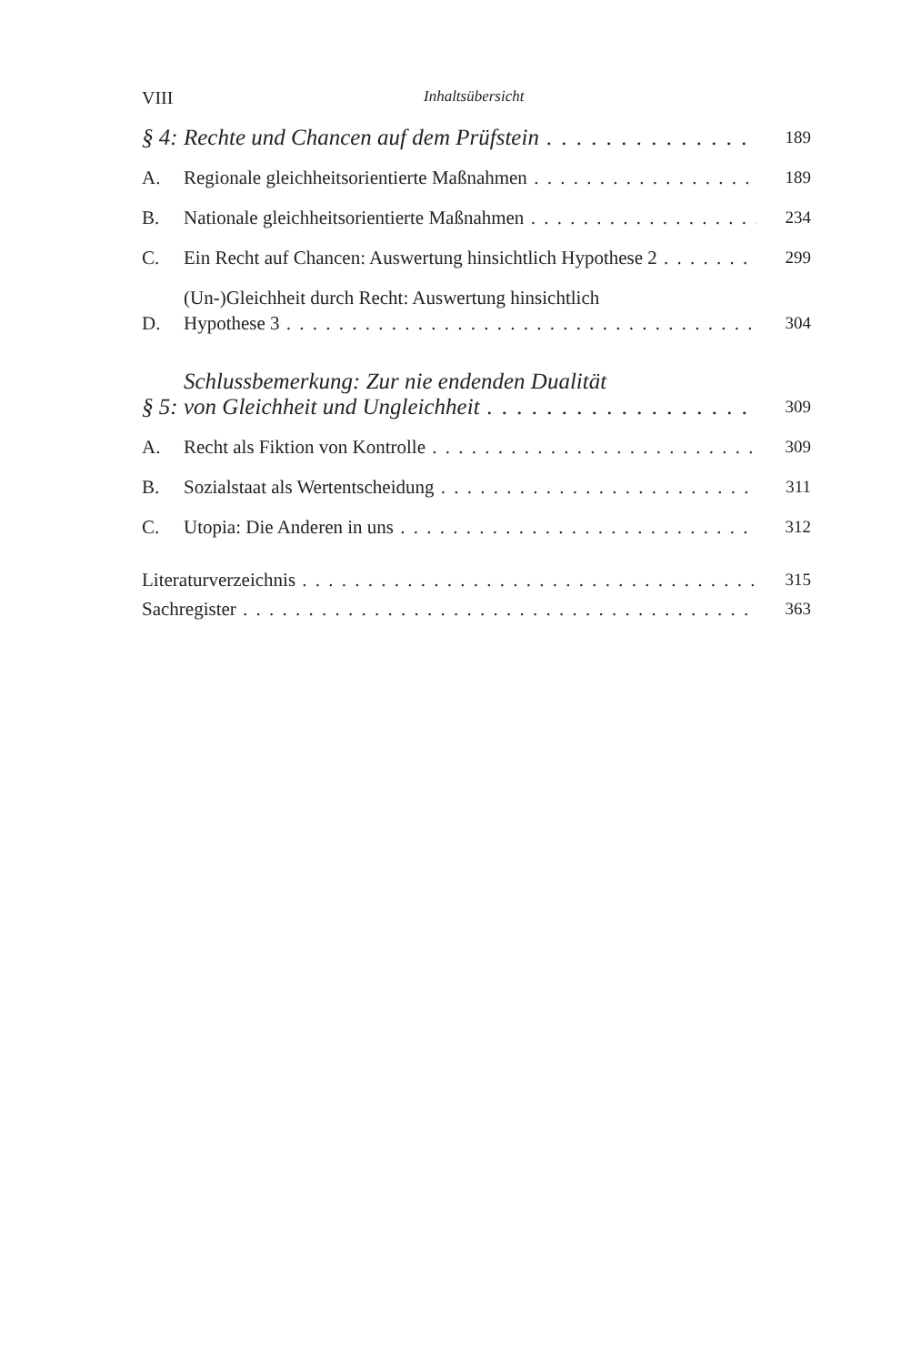VIII Inhaltsübersicht
§ 4: Rechte und Chancen auf dem Prüfstein 189
A. Regionale gleichheitsorientierte Maßnahmen 189
B. Nationale gleichheitsorientierte Maßnahmen 234
C. Ein Recht auf Chancen: Auswertung hinsichtlich Hypothese 2 299
D. (Un-)Gleichheit durch Recht: Auswertung hinsichtlich
Hypothese 3 304
§ 5: Schlussbemerkung: Zur nie endenden Dualität
von Gleichheit und Ungleichheit 309
A. Recht als Fiktion von Kontrolle 309
B. Sozialstaat als Wertentscheidung 311
C. Utopia: Die Anderen in uns 312
Literaturverzeichnis 315
Sachregister 363